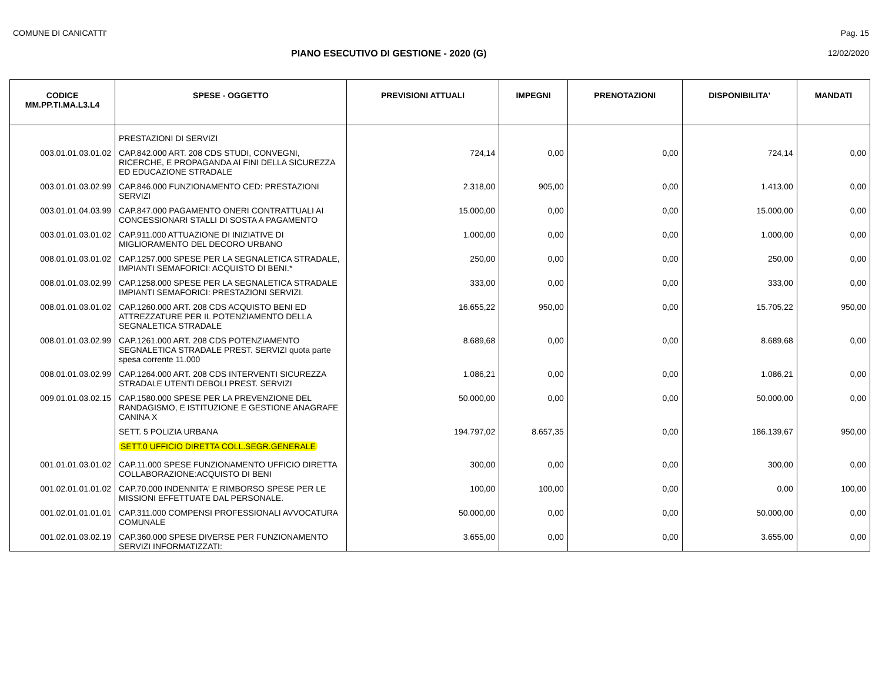COMUNE DI CANICATTI' Pag. 15
PIANO ESECUTIVO DI GESTIONE - 2020 (G)
12/02/2020
| CODICE MM.PP.TI.MA.L3.L4 | SPESE - OGGETTO | PREVISIONI ATTUALI | IMPEGNI | PRENOTAZIONI | DISPONIBILITA' | MANDATI |
| --- | --- | --- | --- | --- | --- | --- |
| | PRESTAZIONI DI SERVIZI | | | | | |
| 003.01.01.03.01.02 | CAP.842.000 ART. 208 CDS STUDI, CONVEGNI, RICERCHE, E PROPAGANDA AI FINI DELLA SICUREZZA ED EDUCAZIONE STRADALE | 724,14 | 0,00 | 0,00 | 724,14 | 0,00 |
| 003.01.01.03.02.99 | CAP.846.000 FUNZIONAMENTO CED: PRESTAZIONI SERVIZI | 2.318,00 | 905,00 | 0,00 | 1.413,00 | 0,00 |
| 003.01.01.04.03.99 | CAP.847.000 PAGAMENTO ONERI CONTRATTUALI AI CONCESSIONARI STALLI DI SOSTA A PAGAMENTO | 15.000,00 | 0,00 | 0,00 | 15.000,00 | 0,00 |
| 003.01.01.03.01.02 | CAP.911.000 ATTUAZIONE DI INIZIATIVE DI MIGLIORAMENTO DEL DECORO URBANO | 1.000,00 | 0,00 | 0,00 | 1.000,00 | 0,00 |
| 008.01.01.03.01.02 | CAP.1257.000 SPESE PER LA SEGNALETICA STRADALE, IMPIANTI SEMAFORICI: ACQUISTO DI BENI.* | 250,00 | 0,00 | 0,00 | 250,00 | 0,00 |
| 008.01.01.03.02.99 | CAP.1258.000 SPESE PER LA SEGNALETICA STRADALE IMPIANTI SEMAFORICI: PRESTAZIONI SERVIZI. | 333,00 | 0,00 | 0,00 | 333,00 | 0,00 |
| 008.01.01.03.01.02 | CAP.1260.000 ART. 208 CDS ACQUISTO BENI ED ATTREZZATURE PER IL POTENZIAMENTO DELLA SEGNALETICA STRADALE | 16.655,22 | 950,00 | 0,00 | 15.705,22 | 950,00 |
| 008.01.01.03.02.99 | CAP.1261.000 ART. 208 CDS POTENZIAMENTO SEGNALETICA STRADALE PREST. SERVIZI quota parte spesa corrente 11.000 | 8.689,68 | 0,00 | 0,00 | 8.689,68 | 0,00 |
| 008.01.01.03.02.99 | CAP.1264.000 ART. 208 CDS INTERVENTI SICUREZZA STRADALE UTENTI DEBOLI PREST. SERVIZI | 1.086,21 | 0,00 | 0,00 | 1.086,21 | 0,00 |
| 009.01.01.03.02.15 | CAP.1580.000 SPESE PER LA PREVENZIONE DEL RANDAGISMO, E ISTITUZIONE E GESTIONE ANAGRAFE CANINA X | 50.000,00 | 0,00 | 0,00 | 50.000,00 | 0,00 |
| | SETT. 5 POLIZIA URBANA | 194.797,02 | 8.657,35 | 0,00 | 186.139,67 | 950,00 |
| | SETT.0 UFFICIO DIRETTA COLL.SEGR.GENERALE | | | | | |
| 001.01.01.03.01.02 | CAP.11.000 SPESE FUNZIONAMENTO UFFICIO DIRETTA COLLABORAZIONE:ACQUISTO DI BENI | 300,00 | 0,00 | 0,00 | 300,00 | 0,00 |
| 001.02.01.01.01.02 | CAP.70.000 INDENNITA' E RIMBORSO SPESE PER LE MISSIONI EFFETTUATE DAL PERSONALE. | 100,00 | 100,00 | 0,00 | 0,00 | 100,00 |
| 001.02.01.01.01.01 | CAP.311.000 COMPENSI PROFESSIONALI AVVOCATURA COMUNALE | 50.000,00 | 0,00 | 0,00 | 50.000,00 | 0,00 |
| 001.02.01.03.02.19 | CAP.360.000 SPESE DIVERSE PER FUNZIONAMENTO SERVIZI INFORMATIZZATI: | 3.655,00 | 0,00 | 0,00 | 3.655,00 | 0,00 |